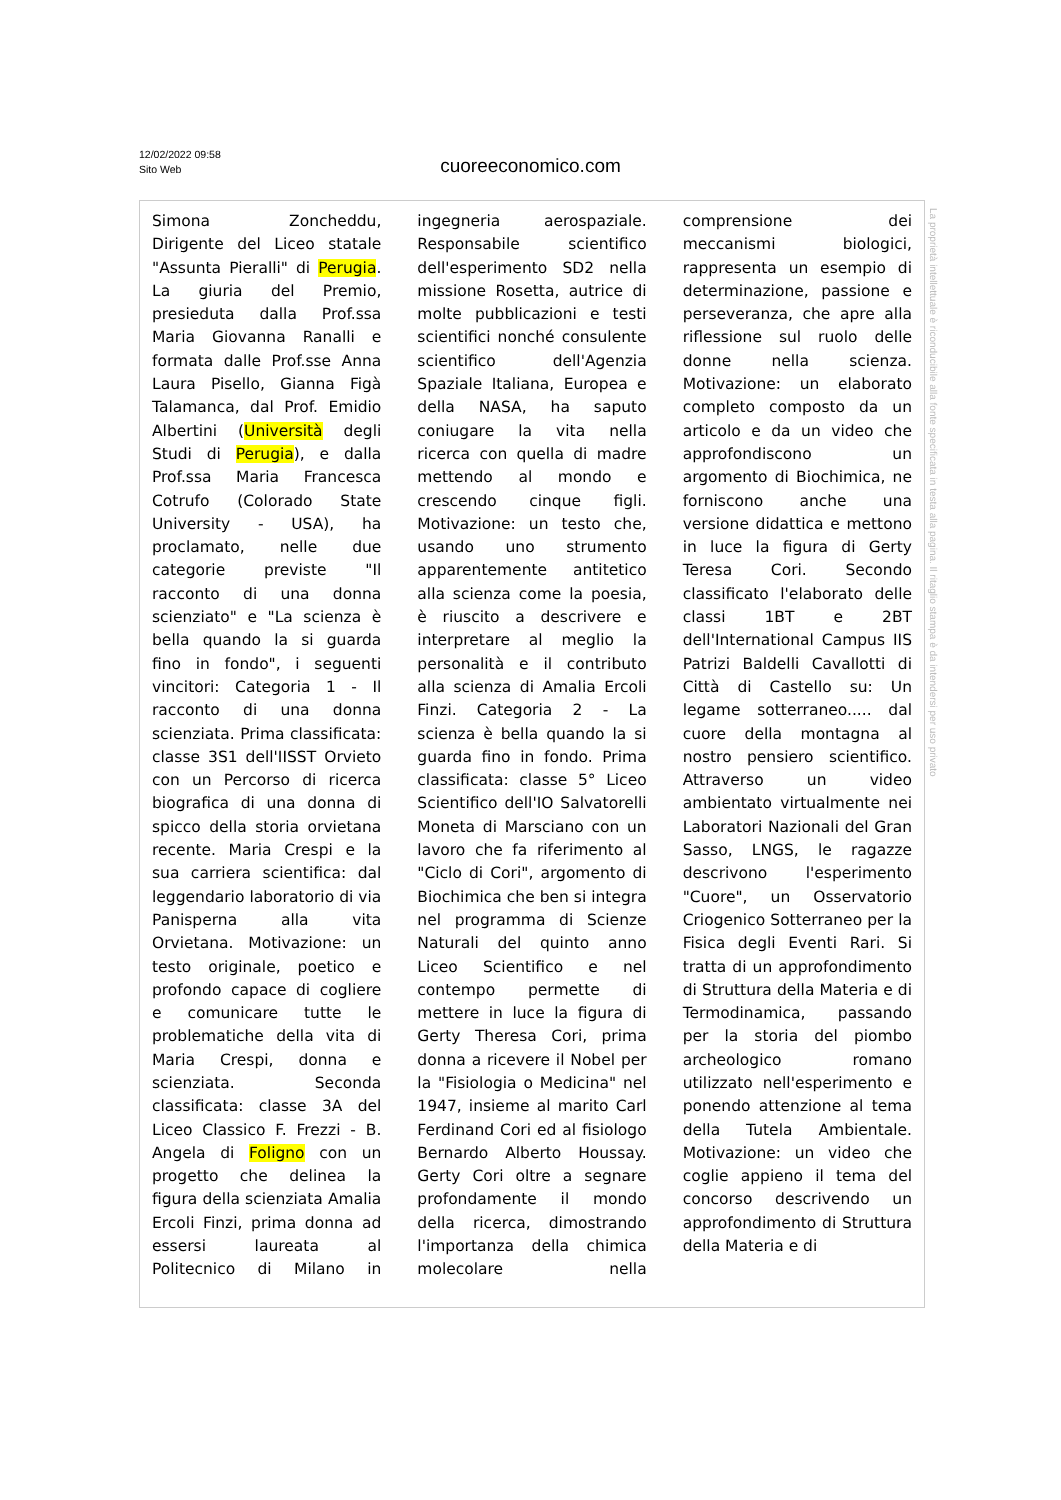12/02/2022 09:58
Sito Web
cuoreeconomico.com
Simona Zoncheddu, Dirigente del Liceo statale "Assunta Pieralli" di Perugia. La giuria del Premio, presieduta dalla Prof.ssa Maria Giovanna Ranalli e formata dalle Prof.sse Anna Laura Pisello, Gianna Figà Talamanca, dal Prof. Emidio Albertini (Università degli Studi di Perugia), e dalla Prof.ssa Maria Francesca Cotrufo (Colorado State University - USA), ha proclamato, nelle due categorie previste "Il racconto di una donna scienziato" e "La scienza è bella quando la si guarda fino in fondo", i seguenti vincitori: Categoria 1 - Il racconto di una donna scienziata. Prima classificata: classe 3S1 dell'IISST Orvieto con un Percorso di ricerca biografica di una donna di spicco della storia orvietana recente. Maria Crespi e la sua carriera scientifica: dal leggendario laboratorio di via Panisperna alla vita Orvietana. Motivazione: un testo originale, poetico e profondo capace di cogliere e comunicare tutte le problematiche della vita di Maria Crespi, donna e scienziata. Seconda classificata: classe 3A del Liceo Classico F. Frezzi - B. Angela di Foligno con un progetto che delinea la figura della scienziata Amalia Ercoli Finzi, prima donna ad essersi laureata al Politecnico di Milano in ingegneria aerospaziale. Responsabile scientifico dell'esperimento SD2 nella missione Rosetta, autrice di molte pubblicazioni e testi scientifici nonché consulente scientifico dell'Agenzia Spaziale Italiana, Europea e della NASA, ha saputo coniugare la vita nella ricerca con quella di madre mettendo al mondo e crescendo cinque figli. Motivazione: un testo che, usando uno strumento apparentemente antitetico alla scienza come la poesia, è riuscito a descrivere e interpretare al meglio la personalità e il contributo alla scienza di Amalia Ercoli Finzi. Categoria 2 - La scienza è bella quando la si guarda fino in fondo. Prima classificata: classe 5° Liceo Scientifico dell'IO Salvatorelli Moneta di Marsciano con un lavoro che fa riferimento al "Ciclo di Cori", argomento di Biochimica che ben si integra nel programma di Scienze Naturali del quinto anno Liceo Scientifico e nel contempo permette di mettere in luce la figura di Gerty Theresa Cori, prima donna a ricevere il Nobel per la "Fisiologia o Medicina" nel 1947, insieme al marito Carl Ferdinand Cori ed al fisiologo Bernardo Alberto Houssay. Gerty Cori oltre a segnare profondamente il mondo della ricerca, dimostrando l'importanza della chimica molecolare nella comprensione dei meccanismi biologici, rappresenta un esempio di determinazione, passione e perseveranza, che apre alla riflessione sul ruolo delle donne nella scienza. Motivazione: un elaborato completo composto da un articolo e da un video che approfondiscono un argomento di Biochimica, ne forniscono anche una versione didattica e mettono in luce la figura di Gerty Teresa Cori. Secondo classificato l'elaborato delle classi 1BT e 2BT dell'International Campus IIS Patrizi Baldelli Cavallotti di Città di Castello su: Un legame sotterraneo..... dal cuore della montagna al nostro pensiero scientifico. Attraverso un video ambientato virtualmente nei Laboratori Nazionali del Gran Sasso, LNGS, le ragazze descrivono l'esperimento "Cuore", un Osservatorio Criogenico Sotterraneo per la Fisica degli Eventi Rari. Si tratta di un approfondimento di Struttura della Materia e di Termodinamica, passando per la storia del piombo archeologico romano utilizzato nell'esperimento e ponendo attenzione al tema della Tutela Ambientale. Motivazione: un video che coglie appieno il tema del concorso descrivendo un approfondimento di Struttura della Materia e di
La proprietà intellettuale è riconducibile alla fonte specificata in testa alla pagina. Il ritaglio stampa è da intendersi per uso privato